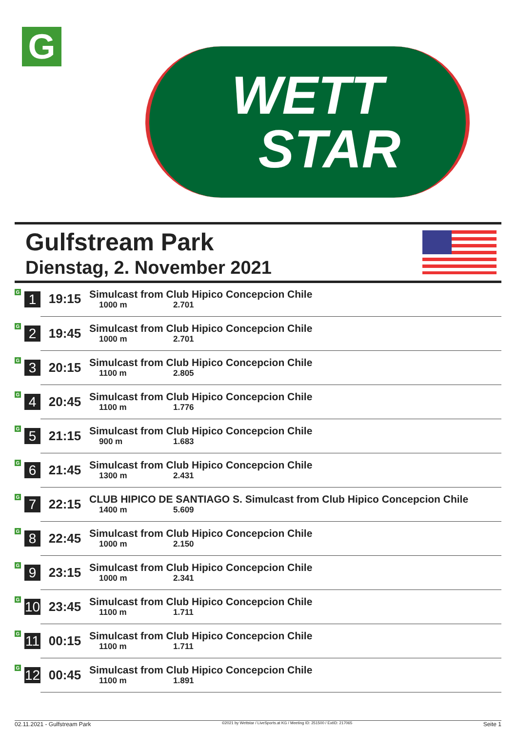G
WETT
STAR
Gulfstream Park
Dienstag, 2. November 2021
| G | 1 | 19:15 | Simulcast from Club Hipico Concepcion Chile 1000 m 2.701 |
| G | 2 | 19:45 | Simulcast from Club Hipico Concepcion Chile 1000 m 2.701 |
| G | 3 | 20:15 | Simulcast from Club Hipico Concepcion Chile 1100 m 2.805 |
| G | 4 | 20:45 | Simulcast from Club Hipico Concepcion Chile 1100 m 1.776 |
| G | 5 | 21:15 | Simulcast from Club Hipico Concepcion Chile 900 m 1.683 |
| G | 6 | 21:45 | Simulcast from Club Hipico Concepcion Chile 1300 m 2.431 |
| G | 7 | 22:15 | CLUB HIPICO DE SANTIAGO S. Simulcast from Club Hipico Concepcion Chile 1400 m 5.609 |
| G | 8 | 22:45 | Simulcast from Club Hipico Concepcion Chile 1000 m 2.150 |
| G | 9 | 23:15 | Simulcast from Club Hipico Concepcion Chile 1000 m 2.341 |
| G | 10 | 23:45 | Simulcast from Club Hipico Concepcion Chile 1100 m 1.711 |
| G | 11 | 00:15 | Simulcast from Club Hipico Concepcion Chile 1100 m 1.711 |
| G | 12 | 00:45 | Simulcast from Club Hipico Concepcion Chile 1100 m 1.891 |
02.11.2021 - Gulfstream Park ©2021 by Wettstar / LiveSports.at KG / Meeting ID: 251500 / ExtID: 217065 Seite 1